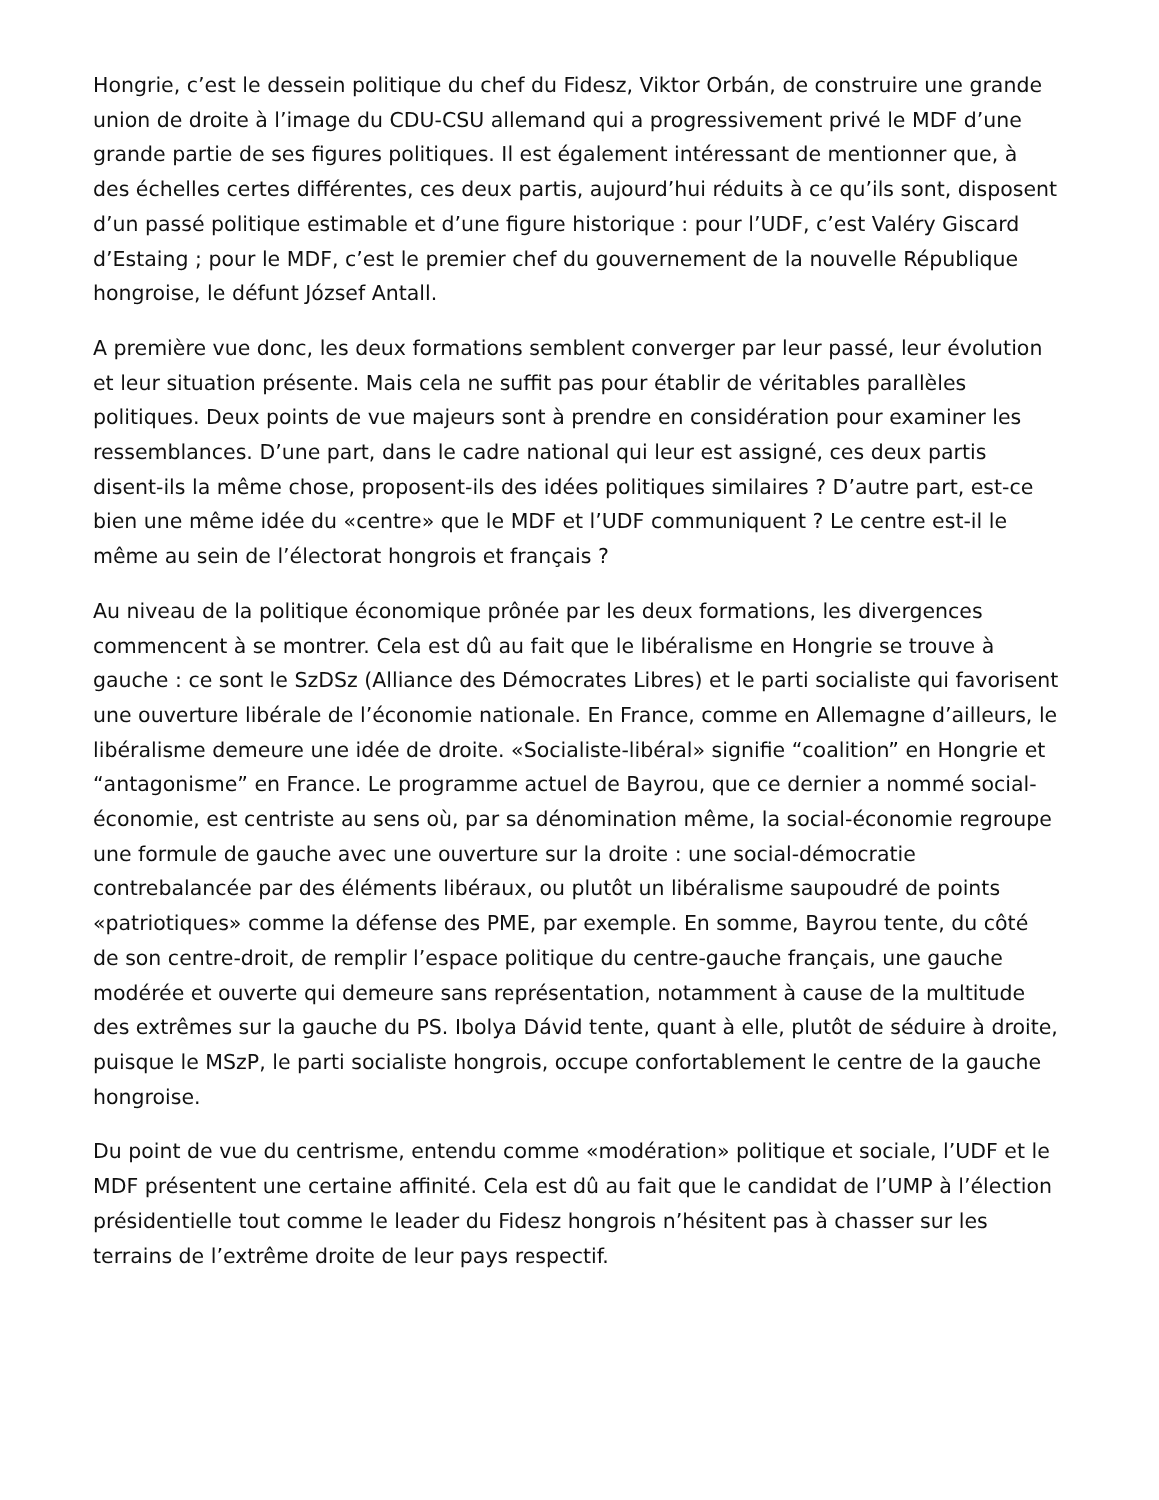Hongrie, c’est le dessein politique du chef du Fidesz, Viktor Orbán, de construire une grande union de droite à l’image du CDU-CSU allemand qui a progressivement privé le MDF d’une grande partie de ses figures politiques. Il est également intéressant de mentionner que, à des échelles certes différentes, ces deux partis, aujourd’hui réduits à ce qu’ils sont, disposent d’un passé politique estimable et d’une figure historique : pour l’UDF, c’est Valéry Giscard d’Estaing ; pour le MDF, c’est le premier chef du gouvernement de la nouvelle République hongroise, le défunt József Antall.
A première vue donc, les deux formations semblent converger par leur passé, leur évolution et leur situation présente. Mais cela ne suffit pas pour établir de véritables parallèles politiques. Deux points de vue majeurs sont à prendre en considération pour examiner les ressemblances. D’une part, dans le cadre national qui leur est assigné, ces deux partis disent-ils la même chose, proposent-ils des idées politiques similaires ? D’autre part, est-ce bien une même idée du «centre» que le MDF et l’UDF communiquent ? Le centre est-il le même au sein de l’électorat hongrois et français ?
Au niveau de la politique économique prônée par les deux formations, les divergences commencent à se montrer. Cela est dû au fait que le libéralisme en Hongrie se trouve à gauche : ce sont le SzDSz (Alliance des Démocrates Libres) et le parti socialiste qui favorisent une ouverture libérale de l’économie nationale. En France, comme en Allemagne d’ailleurs, le libéralisme demeure une idée de droite. «Socialiste-libéral» signifie “coalition” en Hongrie et “antagonisme” en France. Le programme actuel de Bayrou, que ce dernier a nommé social-économie, est centriste au sens où, par sa dénomination même, la social-économie regroupe une formule de gauche avec une ouverture sur la droite : une social-démocratie contrebalancée par des éléments libéraux, ou plutôt un libéralisme saupoudré de points «patriotiques» comme la défense des PME, par exemple. En somme, Bayrou tente, du côté de son centre-droit, de remplir l’espace politique du centre-gauche français, une gauche modérée et ouverte qui demeure sans représentation, notamment à cause de la multitude des extrêmes sur la gauche du PS. Ibolya Dávid tente, quant à elle, plutôt de séduire à droite, puisque le MSzP, le parti socialiste hongrois, occupe confortablement le centre de la gauche hongroise.
Du point de vue du centrisme, entendu comme «modération» politique et sociale, l’UDF et le MDF présentent une certaine affinité. Cela est dû au fait que le candidat de l’UMP à l’élection présidentielle tout comme le leader du Fidesz hongrois n’hésitent pas à chasser sur les terrains de l’extrême droite de leur pays respectif.